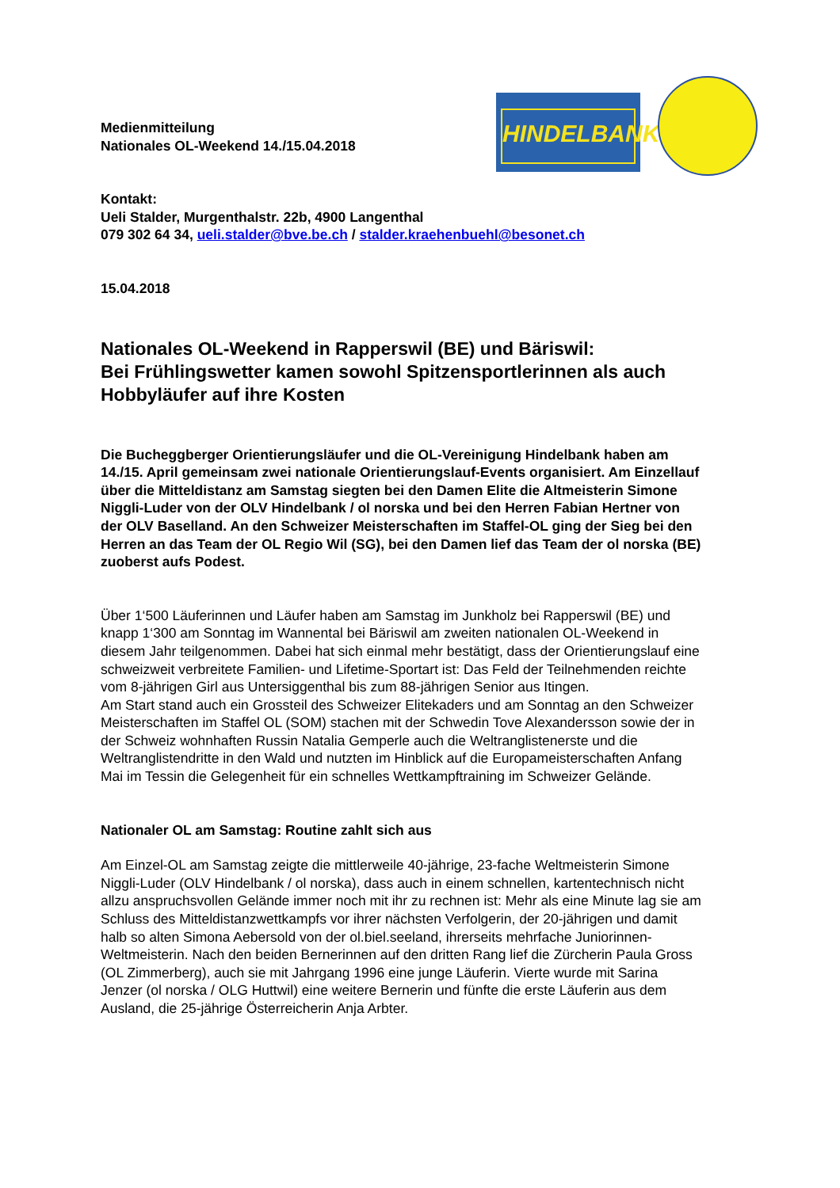HINDELBANK
Medienmitteilung
Nationales OL-Weekend 14./15.04.2018
Kontakt:
Ueli Stalder, Murgenthalstr. 22b, 4900 Langenthal
079 302 64 34, ueli.stalder@bve.be.ch / stalder.kraehenbuehl@besonet.ch
15.04.2018
Nationales OL-Weekend in Rapperswil (BE) und Bäriswil:
Bei Frühlingswetter kamen sowohl Spitzensportlerinnen als auch Hobbyläufer auf ihre Kosten
Die Bucheggberger Orientierungsläufer und die OL-Vereinigung Hindelbank haben am 14./15. April gemeinsam zwei nationale Orientierungslauf-Events organisiert. Am Einzellauf über die Mitteldistanz am Samstag siegten bei den Damen Elite die Altmeisterin Simone Niggli-Luder von der OLV Hindelbank / ol norska und bei den Herren Fabian Hertner von der OLV Baselland. An den Schweizer Meisterschaften im Staffel-OL ging der Sieg bei den Herren an das Team der OL Regio Wil (SG), bei den Damen lief das Team der ol norska (BE) zuoberst aufs Podest.
Über 1‘500 Läuferinnen und Läufer haben am Samstag im Junkholz bei Rapperswil (BE) und knapp 1‘300 am Sonntag im Wannental bei Bäriswil am zweiten nationalen OL-Weekend in diesem Jahr teilgenommen. Dabei hat sich einmal mehr bestätigt, dass der Orientierungslauf eine schweizweit verbreitete Familien- und Lifetime-Sportart ist: Das Feld der Teilnehmenden reichte vom 8-jährigen Girl aus Untersiggenthal bis zum 88-jährigen Senior aus Itingen.
Am Start stand auch ein Grossteil des Schweizer Elitekaders und am Sonntag an den Schweizer Meisterschaften im Staffel OL (SOM) stachen mit der Schwedin Tove Alexandersson sowie der in der Schweiz wohnhaften Russin Natalia Gemperle auch die Weltranglistenerste und die Weltranglistendritte in den Wald und nutzten im Hinblick auf die Europameisterschaften Anfang Mai im Tessin die Gelegenheit für ein schnelles Wettkampftraining im Schweizer Gelände.
Nationaler OL am Samstag: Routine zahlt sich aus
Am Einzel-OL am Samstag zeigte die mittlerweile 40-jährige, 23-fache Weltmeisterin Simone Niggli-Luder (OLV Hindelbank / ol norska), dass auch in einem schnellen, kartentechnisch nicht allzu anspruchsvollen Gelände immer noch mit ihr zu rechnen ist: Mehr als eine Minute lag sie am Schluss des Mitteldistanzwettkampfs vor ihrer nächsten Verfolgerin, der 20-jährigen und damit halb so alten Simona Aebersold von der ol.biel.seeland, ihrerseits mehrfache Juniorinnen-Weltmeisterin. Nach den beiden Bernerinnen auf den dritten Rang lief die Zürcherin Paula Gross (OL Zimmerberg), auch sie mit Jahrgang 1996 eine junge Läuferin. Vierte wurde mit Sarina Jenzer (ol norska / OLG Huttwil) eine weitere Bernerin und fünfte die erste Läuferin aus dem Ausland, die 25-jährige Österreicherin Anja Arbter.